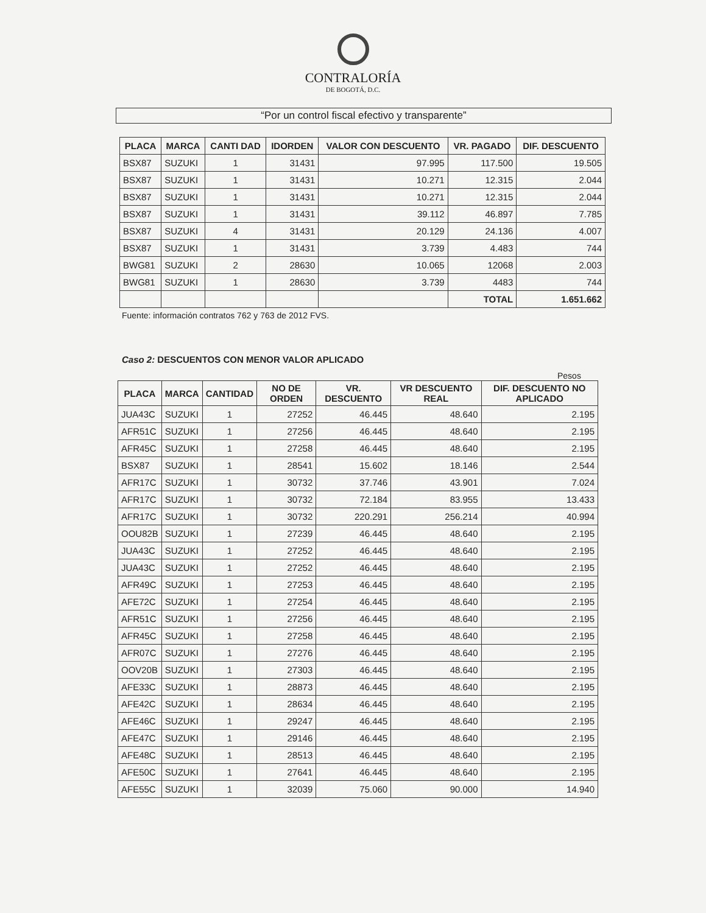CONTRALORÍA
DE BOGOTÁ, D.C.
“Por un control fiscal efectivo y transparente”
| PLACA | MARCA | CANTI DAD | IDORDEN | VALOR CON DESCUENTO | VR. PAGADO | DIF. DESCUENTO |
| --- | --- | --- | --- | --- | --- | --- |
| BSX87 | SUZUKI | 1 | 31431 | 97.995 | 117.500 | 19.505 |
| BSX87 | SUZUKI | 1 | 31431 | 10.271 | 12.315 | 2.044 |
| BSX87 | SUZUKI | 1 | 31431 | 10.271 | 12.315 | 2.044 |
| BSX87 | SUZUKI | 1 | 31431 | 39.112 | 46.897 | 7.785 |
| BSX87 | SUZUKI | 4 | 31431 | 20.129 | 24.136 | 4.007 |
| BSX87 | SUZUKI | 1 | 31431 | 3.739 | 4.483 | 744 |
| BWG81 | SUZUKI | 2 | 28630 | 10.065 | 12068 | 2.003 |
| BWG81 | SUZUKI | 1 | 28630 | 3.739 | 4483 | 744 |
| | | | | | TOTAL | 1.651.662 |
Fuente: información contratos 762 y 763 de 2012 FVS.
Caso 2: DESCUENTOS CON MENOR VALOR APLICADO
Pesos
| PLACA | MARCA | CANTIDAD | NO DE ORDEN | VR. DESCUENTO | VR DESCUENTO REAL | DIF. DESCUENTO NO APLICADO |
| --- | --- | --- | --- | --- | --- | --- |
| JUA43C | SUZUKI | 1 | 27252 | 46.445 | 48.640 | 2.195 |
| AFR51C | SUZUKI | 1 | 27256 | 46.445 | 48.640 | 2.195 |
| AFR45C | SUZUKI | 1 | 27258 | 46.445 | 48.640 | 2.195 |
| BSX87 | SUZUKI | 1 | 28541 | 15.602 | 18.146 | 2.544 |
| AFR17C | SUZUKI | 1 | 30732 | 37.746 | 43.901 | 7.024 |
| AFR17C | SUZUKI | 1 | 30732 | 72.184 | 83.955 | 13.433 |
| AFR17C | SUZUKI | 1 | 30732 | 220.291 | 256.214 | 40.994 |
| OOU82B | SUZUKI | 1 | 27239 | 46.445 | 48.640 | 2.195 |
| JUA43C | SUZUKI | 1 | 27252 | 46.445 | 48.640 | 2.195 |
| JUA43C | SUZUKI | 1 | 27252 | 46.445 | 48.640 | 2.195 |
| AFR49C | SUZUKI | 1 | 27253 | 46.445 | 48.640 | 2.195 |
| AFE72C | SUZUKI | 1 | 27254 | 46.445 | 48.640 | 2.195 |
| AFR51C | SUZUKI | 1 | 27256 | 46.445 | 48.640 | 2.195 |
| AFR45C | SUZUKI | 1 | 27258 | 46.445 | 48.640 | 2.195 |
| AFR07C | SUZUKI | 1 | 27276 | 46.445 | 48.640 | 2.195 |
| OOV20B | SUZUKI | 1 | 27303 | 46.445 | 48.640 | 2.195 |
| AFE33C | SUZUKI | 1 | 28873 | 46.445 | 48.640 | 2.195 |
| AFE42C | SUZUKI | 1 | 28634 | 46.445 | 48.640 | 2.195 |
| AFE46C | SUZUKI | 1 | 29247 | 46.445 | 48.640 | 2.195 |
| AFE47C | SUZUKI | 1 | 29146 | 46.445 | 48.640 | 2.195 |
| AFE48C | SUZUKI | 1 | 28513 | 46.445 | 48.640 | 2.195 |
| AFE50C | SUZUKI | 1 | 27641 | 46.445 | 48.640 | 2.195 |
| AFE55C | SUZUKI | 1 | 32039 | 75.060 | 90.000 | 14.940 |